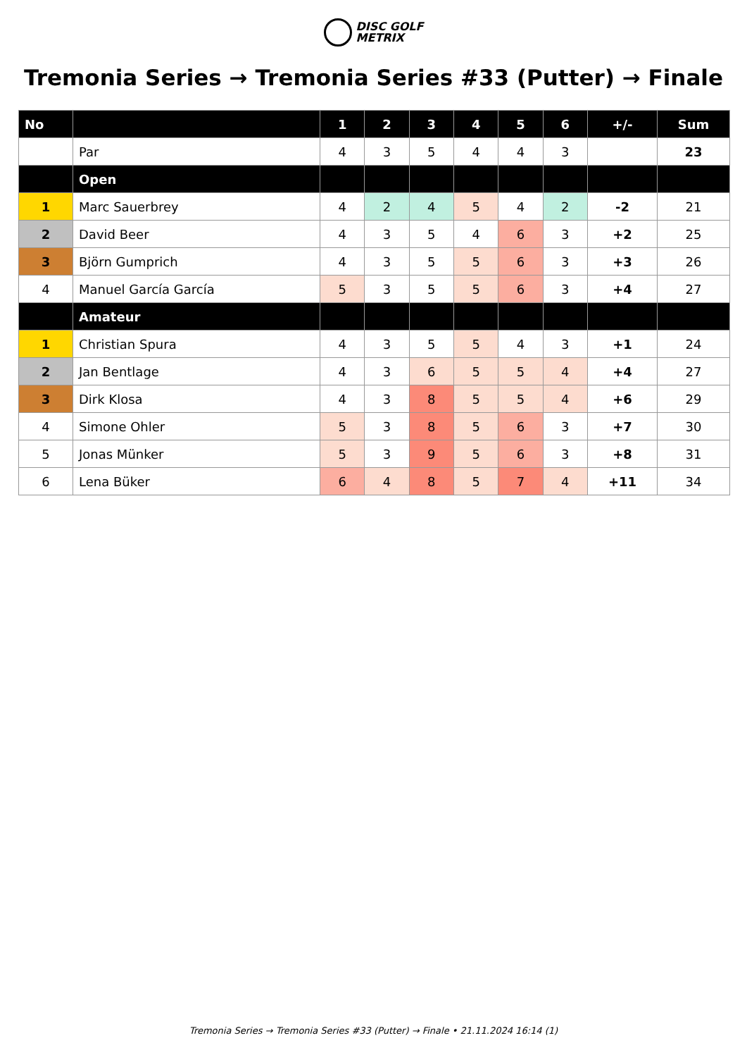DISC GOLF
METRIX
Tremonia Series → Tremonia Series #33 (Putter) → Finale
| No | | 1 | 2 | 3 | 4 | 5 | 6 | +/- | Sum |
| --- | --- | --- | --- | --- | --- | --- | --- | --- | --- |
| | Par | 4 | 3 | 5 | 4 | 4 | 3 | | 23 |
| | Open | | | | | | | | |
| 1 | Marc Sauerbrey | 4 | 2 | 4 | 5 | 4 | 2 | -2 | 21 |
| 2 | David Beer | 4 | 3 | 5 | 4 | 6 | 3 | +2 | 25 |
| 3 | Björn Gumprich | 4 | 3 | 5 | 5 | 6 | 3 | +3 | 26 |
| 4 | Manuel García García | 5 | 3 | 5 | 5 | 6 | 3 | +4 | 27 |
| | Amateur | | | | | | | | |
| 1 | Christian Spura | 4 | 3 | 5 | 5 | 4 | 3 | +1 | 24 |
| 2 | Jan Bentlage | 4 | 3 | 6 | 5 | 5 | 4 | +4 | 27 |
| 3 | Dirk Klosa | 4 | 3 | 8 | 5 | 5 | 4 | +6 | 29 |
| 4 | Simone Ohler | 5 | 3 | 8 | 5 | 6 | 3 | +7 | 30 |
| 5 | Jonas Münker | 5 | 3 | 9 | 5 | 6 | 3 | +8 | 31 |
| 6 | Lena Büker | 6 | 4 | 8 | 5 | 7 | 4 | +11 | 34 |
Tremonia Series → Tremonia Series #33 (Putter) → Finale • 21.11.2024 16:14 (1)